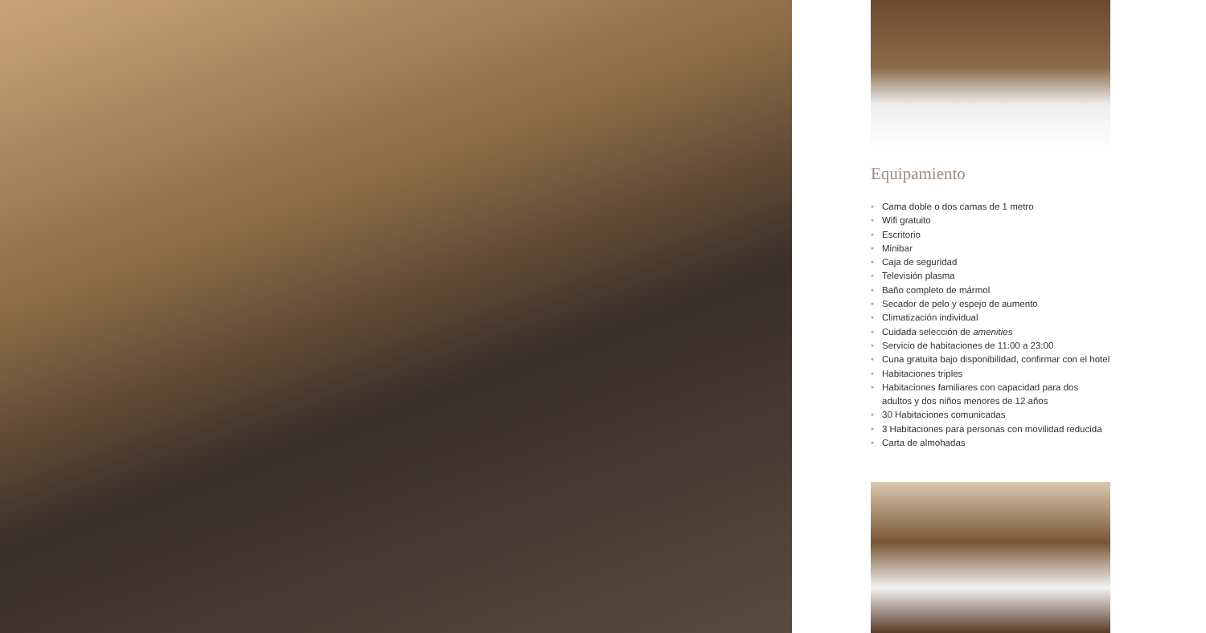Equipamiento
• Cama doble o dos camas de 1 metro
• Wifi gratuito
• Escritorio
• Minibar
• Caja de seguridad
• Televisión plasma
• Baño completo de mármol
• Secador de pelo y espejo de aumento
• Climatización individual
• Cuidada selección de amenities
• Servicio de habitaciones de 11:00 a 23:00
• Cuna gratuita bajo disponibilidad, confirmar con el hotel
• Habitaciones triples
• Habitaciones familiares con capacidad para dos adultos y dos niños menores de 12 años
• 30 Habitaciones comunicadas
• 3 Habitaciones para personas con movilidad reducida
• Carta de almohadas